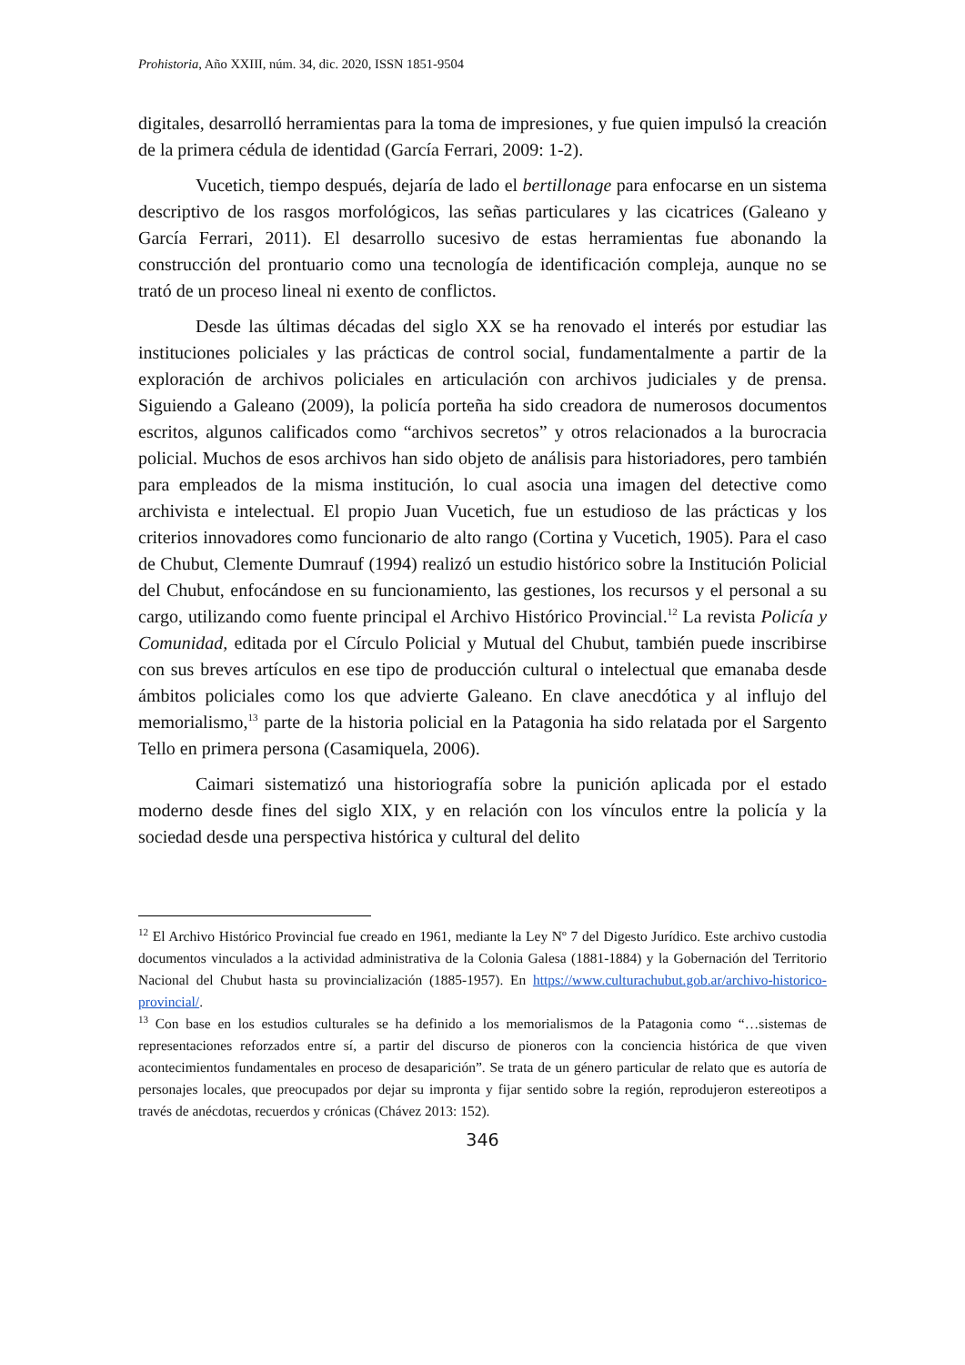Prohistoria, Año XXIII, núm. 34, dic. 2020, ISSN 1851-9504
digitales, desarrolló herramientas para la toma de impresiones, y fue quien impulsó la creación de la primera cédula de identidad (García Ferrari, 2009: 1-2).
Vucetich, tiempo después, dejaría de lado el bertillonage para enfocarse en un sistema descriptivo de los rasgos morfológicos, las señas particulares y las cicatrices (Galeano y García Ferrari, 2011). El desarrollo sucesivo de estas herramientas fue abonando la construcción del prontuario como una tecnología de identificación compleja, aunque no se trató de un proceso lineal ni exento de conflictos.
Desde las últimas décadas del siglo XX se ha renovado el interés por estudiar las instituciones policiales y las prácticas de control social, fundamentalmente a partir de la exploración de archivos policiales en articulación con archivos judiciales y de prensa. Siguiendo a Galeano (2009), la policía porteña ha sido creadora de numerosos documentos escritos, algunos calificados como “archivos secretos” y otros relacionados a la burocracia policial. Muchos de esos archivos han sido objeto de análisis para historiadores, pero también para empleados de la misma institución, lo cual asocia una imagen del detective como archivista e intelectual. El propio Juan Vucetich, fue un estudioso de las prácticas y los criterios innovadores como funcionario de alto rango (Cortina y Vucetich, 1905). Para el caso de Chubut, Clemente Dumrauf (1994) realizó un estudio histórico sobre la Institución Policial del Chubut, enfocándose en su funcionamiento, las gestiones, los recursos y el personal a su cargo, utilizando como fuente principal el Archivo Histórico Provincial.<sup>12</sup> La revista Policía y Comunidad, editada por el Círculo Policial y Mutual del Chubut, también puede inscribirse con sus breves artículos en ese tipo de producción cultural o intelectual que emanaba desde ámbitos policiales como los que advierte Galeano. En clave anecdótica y al influjo del memorialismo,<sup>13</sup> parte de la historia policial en la Patagonia ha sido relatada por el Sargento Tello en primera persona (Casamiquela, 2006).
Caimari sistematizó una historiografía sobre la punición aplicada por el estado moderno desde fines del siglo XIX, y en relación con los vínculos entre la policía y la sociedad desde una perspectiva histórica y cultural del delito
<sup>12</sup> El Archivo Histórico Provincial fue creado en 1961, mediante la Ley Nº 7 del Digesto Jurídico. Este archivo custodia documentos vinculados a la actividad administrativa de la Colonia Galesa (1881-1884) y la Gobernación del Territorio Nacional del Chubut hasta su provincialización (1885-1957). En https://www.culturachubut.gob.ar/archivo-historico-provincial/.
<sup>13</sup> Con base en los estudios culturales se ha definido a los memorialismos de la Patagonia como “…sistemas de representaciones reforzados entre sí, a partir del discurso de pioneros con la conciencia histórica de que viven acontecimientos fundamentales en proceso de desaparición”. Se trata de un género particular de relato que es autoría de personajes locales, que preocupados por dejar su impronta y fijar sentido sobre la región, reprodujeron estereotipos a través de anécdotas, recuerdos y crónicas (Chávez 2013: 152).
346